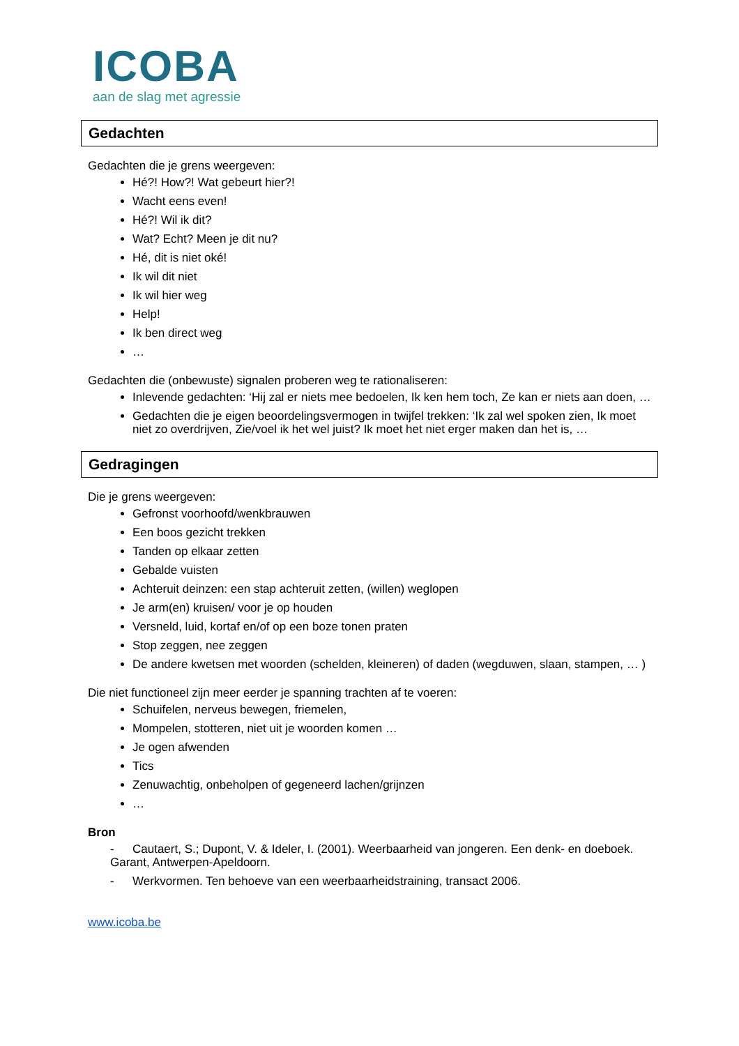ICOBA
aan de slag met agressie
Gedachten
Gedachten die je grens weergeven:
Hé?! How?! Wat gebeurt hier?!
Wacht eens even!
Hé?! Wil ik dit?
Wat? Echt? Meen je dit nu?
Hé, dit is niet oké!
Ik wil dit niet
Ik wil hier weg
Help!
Ik ben direct weg
…
Gedachten die (onbewuste) signalen proberen weg te rationaliseren:
Inlevende gedachten: ‘Hij zal er niets mee bedoelen, Ik ken hem toch, Ze kan er niets aan doen, …
Gedachten die je eigen beoordelingsvermogen in twijfel trekken: ‘Ik zal wel spoken zien, Ik moet niet zo overdrijven, Zie/voel ik het wel juist? Ik moet het niet erger maken dan het is, …
Gedragingen
Die je grens weergeven:
Gefronst voorhoofd/wenkbrauwen
Een boos gezicht trekken
Tanden op elkaar zetten
Gebalde vuisten
Achteruit deinzen: een stap achteruit zetten, (willen) weglopen
Je arm(en) kruisen/ voor je op houden
Versneld, luid, kortaf en/of op een boze tonen praten
Stop zeggen, nee zeggen
De andere kwetsen met woorden (schelden, kleineren) of daden (wegduwen, slaan, stampen, … )
Die niet functioneel zijn meer eerder je spanning trachten af te voeren:
Schuifelen, nerveus bewegen, friemelen,
Mompelen, stotteren, niet uit je woorden komen …
Je ogen afwenden
Tics
Zenuwachtig, onbeholpen of gegeneerd lachen/grijnzen
…
Bron
- Cautaert, S.; Dupont, V. & Ideler, I. (2001). Weerbaarheid van jongeren. Een denk- en doeboek. Garant, Antwerpen-Apeldoorn.
- Werkvormen. Ten behoeve van een weerbaarheidstraining, transact 2006.
www.icoba.be